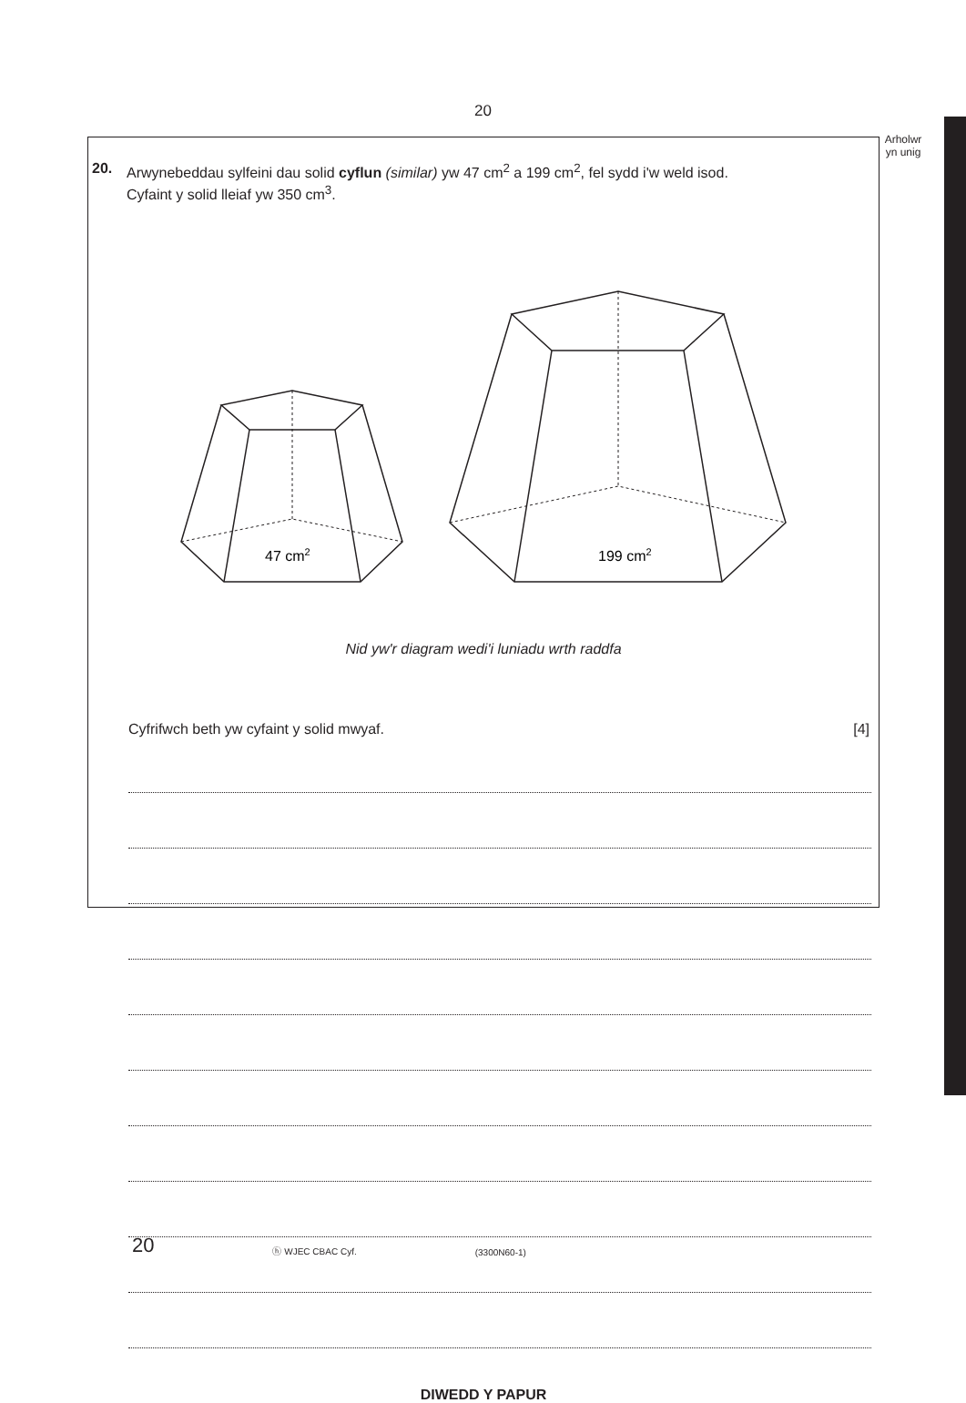20
Arholwr
yn unig
20. Arwynebeddau sylfeini dau solid cyflun (similar) yw 47 cm<sup>2</sup> a 199 cm<sup>2</sup>, fel sydd i'w weld isod.
Cyfaint y solid lleiaf yw 350 cm<sup>3</sup>.
47 cm2
199 cm2
Nid yw'r diagram wedi'i luniadu wrth raddfa
Cyfrifwch beth yw cyfaint y solid mwyaf. [4]
DIWEDD Y PAPUR
20 ⓗ WJEC CBAC Cyf. (3300N60-1)